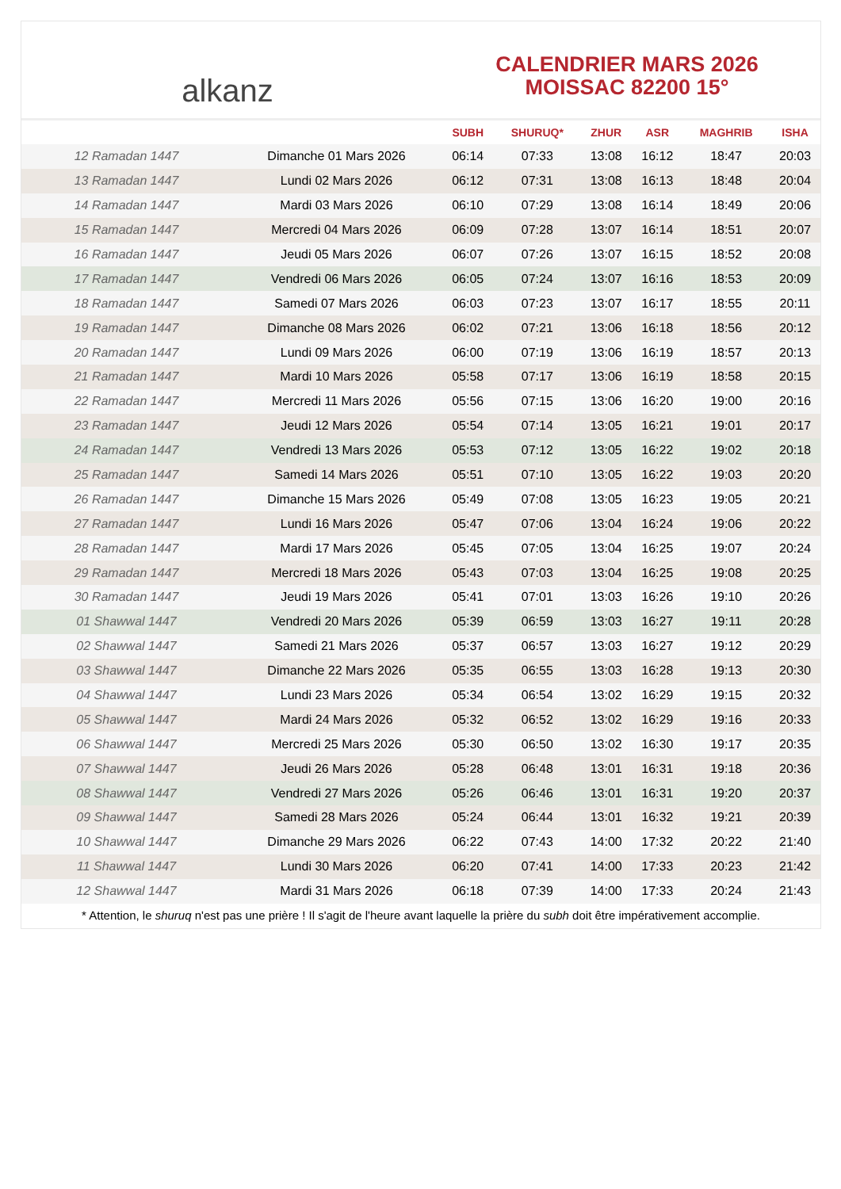alkanz
CALENDRIER MARS 2026
MOISSAC 82200 15°
| | | SUBH | SHURUQ* | ZHUR | ASR | MAGHRIB | ISHA |
| --- | --- | --- | --- | --- | --- | --- | --- |
| 12 Ramadan 1447 | Dimanche 01 Mars 2026 | 06:14 | 07:33 | 13:08 | 16:12 | 18:47 | 20:03 |
| 13 Ramadan 1447 | Lundi 02 Mars 2026 | 06:12 | 07:31 | 13:08 | 16:13 | 18:48 | 20:04 |
| 14 Ramadan 1447 | Mardi 03 Mars 2026 | 06:10 | 07:29 | 13:08 | 16:14 | 18:49 | 20:06 |
| 15 Ramadan 1447 | Mercredi 04 Mars 2026 | 06:09 | 07:28 | 13:07 | 16:14 | 18:51 | 20:07 |
| 16 Ramadan 1447 | Jeudi 05 Mars 2026 | 06:07 | 07:26 | 13:07 | 16:15 | 18:52 | 20:08 |
| 17 Ramadan 1447 | Vendredi 06 Mars 2026 | 06:05 | 07:24 | 13:07 | 16:16 | 18:53 | 20:09 |
| 18 Ramadan 1447 | Samedi 07 Mars 2026 | 06:03 | 07:23 | 13:07 | 16:17 | 18:55 | 20:11 |
| 19 Ramadan 1447 | Dimanche 08 Mars 2026 | 06:02 | 07:21 | 13:06 | 16:18 | 18:56 | 20:12 |
| 20 Ramadan 1447 | Lundi 09 Mars 2026 | 06:00 | 07:19 | 13:06 | 16:19 | 18:57 | 20:13 |
| 21 Ramadan 1447 | Mardi 10 Mars 2026 | 05:58 | 07:17 | 13:06 | 16:19 | 18:58 | 20:15 |
| 22 Ramadan 1447 | Mercredi 11 Mars 2026 | 05:56 | 07:15 | 13:06 | 16:20 | 19:00 | 20:16 |
| 23 Ramadan 1447 | Jeudi 12 Mars 2026 | 05:54 | 07:14 | 13:05 | 16:21 | 19:01 | 20:17 |
| 24 Ramadan 1447 | Vendredi 13 Mars 2026 | 05:53 | 07:12 | 13:05 | 16:22 | 19:02 | 20:18 |
| 25 Ramadan 1447 | Samedi 14 Mars 2026 | 05:51 | 07:10 | 13:05 | 16:22 | 19:03 | 20:20 |
| 26 Ramadan 1447 | Dimanche 15 Mars 2026 | 05:49 | 07:08 | 13:05 | 16:23 | 19:05 | 20:21 |
| 27 Ramadan 1447 | Lundi 16 Mars 2026 | 05:47 | 07:06 | 13:04 | 16:24 | 19:06 | 20:22 |
| 28 Ramadan 1447 | Mardi 17 Mars 2026 | 05:45 | 07:05 | 13:04 | 16:25 | 19:07 | 20:24 |
| 29 Ramadan 1447 | Mercredi 18 Mars 2026 | 05:43 | 07:03 | 13:04 | 16:25 | 19:08 | 20:25 |
| 30 Ramadan 1447 | Jeudi 19 Mars 2026 | 05:41 | 07:01 | 13:03 | 16:26 | 19:10 | 20:26 |
| 01 Shawwal 1447 | Vendredi 20 Mars 2026 | 05:39 | 06:59 | 13:03 | 16:27 | 19:11 | 20:28 |
| 02 Shawwal 1447 | Samedi 21 Mars 2026 | 05:37 | 06:57 | 13:03 | 16:27 | 19:12 | 20:29 |
| 03 Shawwal 1447 | Dimanche 22 Mars 2026 | 05:35 | 06:55 | 13:03 | 16:28 | 19:13 | 20:30 |
| 04 Shawwal 1447 | Lundi 23 Mars 2026 | 05:34 | 06:54 | 13:02 | 16:29 | 19:15 | 20:32 |
| 05 Shawwal 1447 | Mardi 24 Mars 2026 | 05:32 | 06:52 | 13:02 | 16:29 | 19:16 | 20:33 |
| 06 Shawwal 1447 | Mercredi 25 Mars 2026 | 05:30 | 06:50 | 13:02 | 16:30 | 19:17 | 20:35 |
| 07 Shawwal 1447 | Jeudi 26 Mars 2026 | 05:28 | 06:48 | 13:01 | 16:31 | 19:18 | 20:36 |
| 08 Shawwal 1447 | Vendredi 27 Mars 2026 | 05:26 | 06:46 | 13:01 | 16:31 | 19:20 | 20:37 |
| 09 Shawwal 1447 | Samedi 28 Mars 2026 | 05:24 | 06:44 | 13:01 | 16:32 | 19:21 | 20:39 |
| 10 Shawwal 1447 | Dimanche 29 Mars 2026 | 06:22 | 07:43 | 14:00 | 17:32 | 20:22 | 21:40 |
| 11 Shawwal 1447 | Lundi 30 Mars 2026 | 06:20 | 07:41 | 14:00 | 17:33 | 20:23 | 21:42 |
| 12 Shawwal 1447 | Mardi 31 Mars 2026 | 06:18 | 07:39 | 14:00 | 17:33 | 20:24 | 21:43 |
* Attention, le shuruq n'est pas une prière ! Il s'agit de l'heure avant laquelle la prière du subh doit être impérativement accomplie.